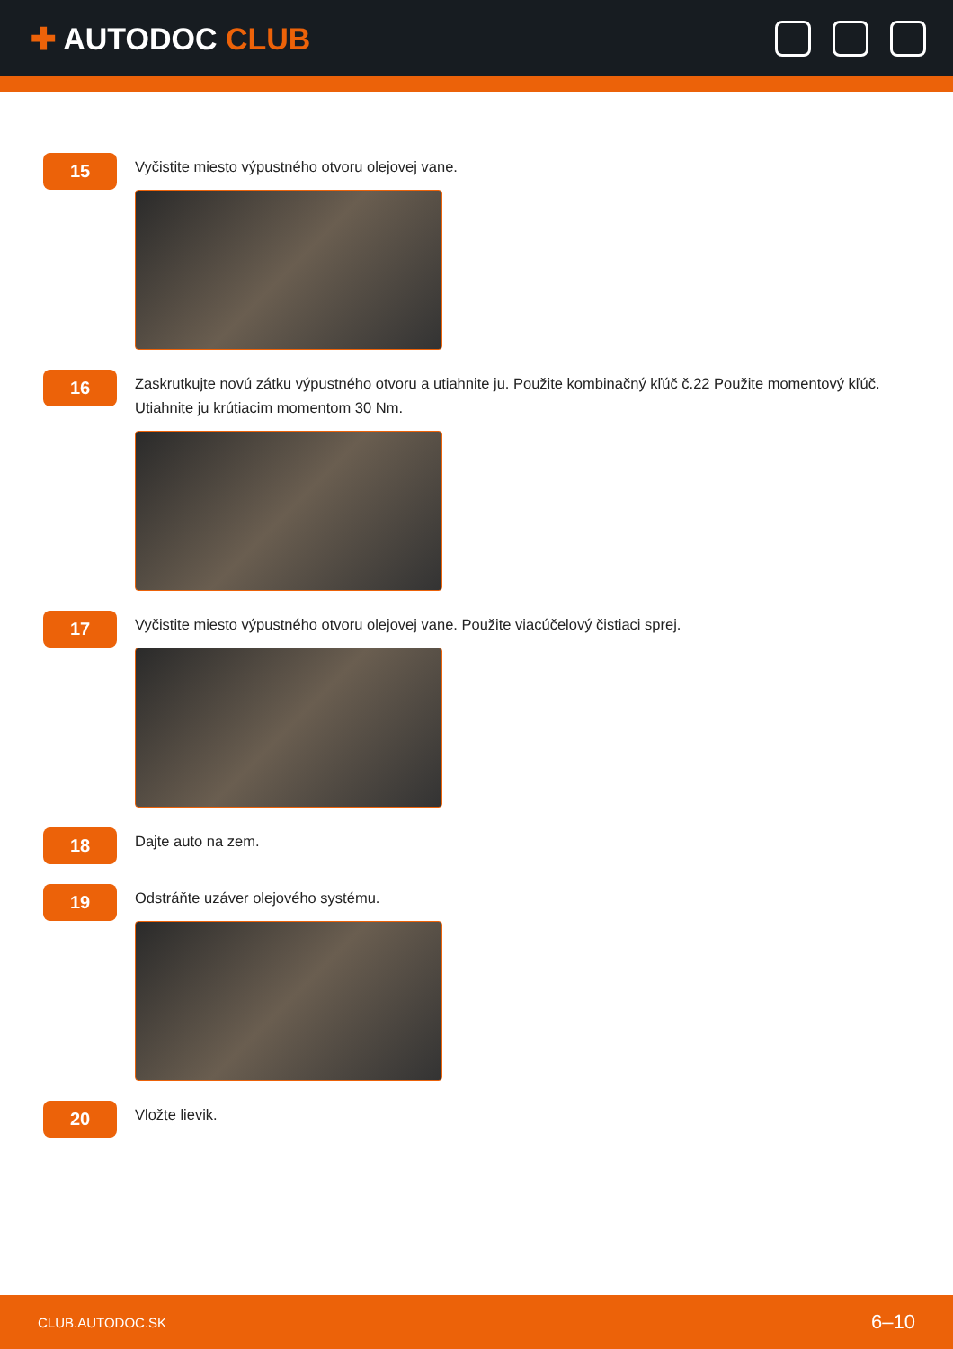✚ AUTODOC CLUB
15
Vyčistite miesto výpustného otvoru olejovej vane.
16
Zaskrutkujte novú zátku výpustného otvoru a utiahnite ju. Použite kombinačný kľúč č.22 Použite momentový kľúč. Utiahnite ju krútiacim momentom 30 Nm.
17
Vyčistite miesto výpustného otvoru olejovej vane. Použite viacúčelový čistiaci sprej.
18
Dajte auto na zem.
19
Odstráňte uzáver olejového systému.
20
Vložte lievik.
CLUB.AUTODOC.SK 6–10